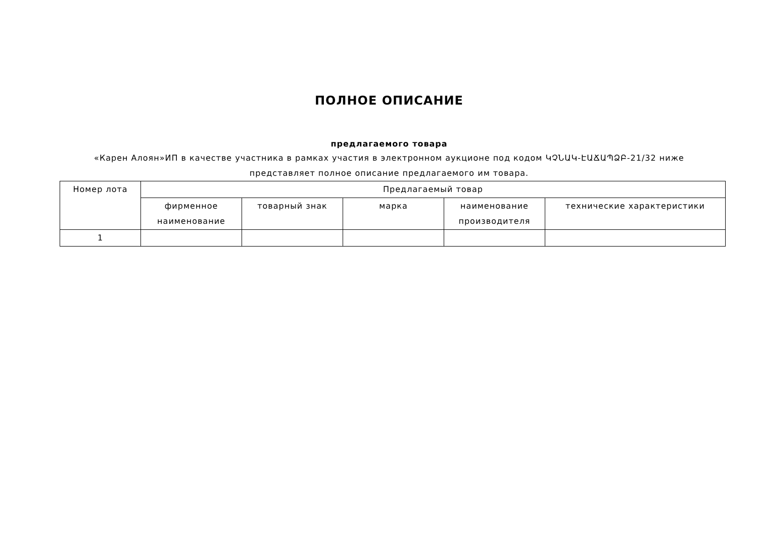ПОЛНОЕ ОПИСАНИЕ
предлагаемого товара
«Карен Алоян»ИП в качестве участника в рамках участия в электронном аукционе под кодом ԿՉՆԱԿ-ԷԱՃԱՊՁԲ-21/32 ниже представляет полное описание предлагаемого им товара.
| Номер лота | Предлагаемый товар | | | | |
| --- | --- | --- | --- | --- | --- |
| | фирменное наименование | товарный знак | марка | наименование производителя | технические характеристики |
| 1 | | | | | |